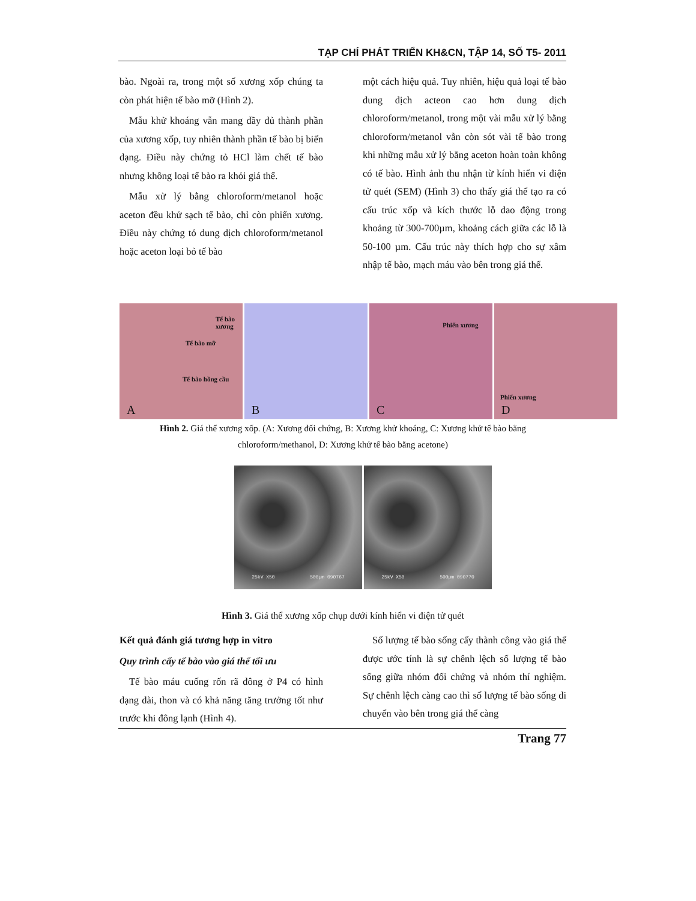TẠP CHÍ PHÁT TRIỂN KH&CN, TẬP 14, SỐ T5- 2011
bào. Ngoài ra, trong một số xương xốp chúng ta còn phát hiện tế bào mỡ (Hình 2).
Mẫu khử khoáng vẫn mang đầy đủ thành phần của xương xốp, tuy nhiên thành phần tế bào bị biến dạng. Điều này chứng tỏ HCl làm chết tế bào nhưng không loại tế bào ra khỏi giá thể.
Mẫu xử lý bằng chloroform/metanol hoặc aceton đều khử sạch tế bào, chỉ còn phiến xương. Điều này chứng tỏ dung dịch chloroform/metanol hoặc aceton loại bỏ tế bào
một cách hiệu quả. Tuy nhiên, hiệu quả loại tế bào dung dịch acteon cao hơn dung dịch chloroform/metanol, trong một vài mẫu xử lý bằng chloroform/metanol vẫn còn sót vài tế bào trong khi những mẫu xử lý bằng aceton hoàn toàn không có tế bào. Hình ảnh thu nhận từ kính hiển vi điện tử quét (SEM) (Hình 3) cho thấy giá thể tạo ra có cấu trúc xốp và kích thước lỗ dao động trong khoảng từ 300-700µm, khoảng cách giữa các lỗ là 50-100 µm. Cấu trúc này thích hợp cho sự xâm nhập tế bào, mạch máu vào bên trong giá thể.
Tế bào xương
Tế bào mỡ
Tế bào hồng cầu
A
B
Phiến xương
C
Phiến xương
D
Hình 2. Giá thể xương xốp. (A: Xương đối chứng, B: Xương khử khoáng, C: Xương khử tế bào bằng chloroform/methanol, D: Xương khử tế bào bằng acetone)
25kV X50 500µm 090767 25kV X50 500µm 090770
Hình 3. Giá thể xương xốp chụp dưới kính hiển vi điện tử quét
Kết quả đánh giá tương hợp in vitro
Quy trình cấy tế bào vào giá thể tối ưu
Tế bào máu cuống rốn rã đông ở P4 có hình dạng dài, thon và có khả năng tăng trưởng tốt như trước khi đông lạnh (Hình 4).
Số lượng tế bào sống cấy thành công vào giá thể được ước tính là sự chênh lệch số lượng tế bào sống giữa nhóm đối chứng và nhóm thí nghiệm. Sự chênh lệch càng cao thì số lượng tế bào sống di chuyển vào bên trong giá thể càng
Trang 77